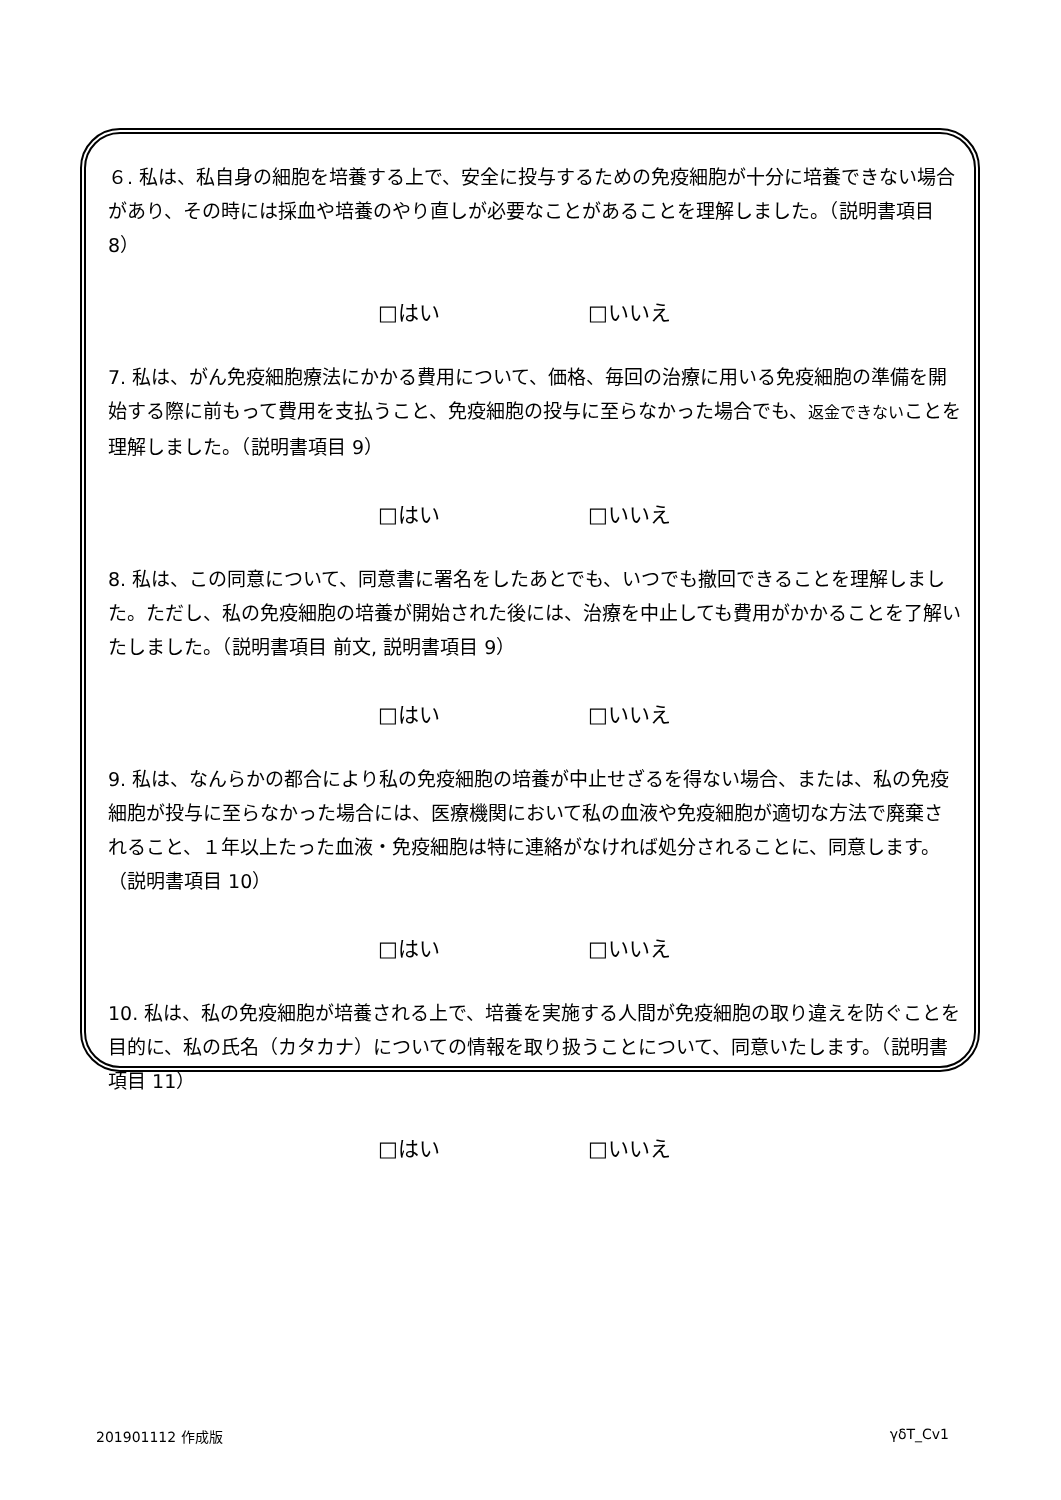６. 私は、私自身の細胞を培養する上で、安全に投与するための免疫細胞が十分に培養できない場合があり、その時には採血や培養のやり直しが必要なことがあることを理解しました。（説明書項目 8）
□はい □いいえ
7. 私は、がん免疫細胞療法にかかる費用について、価格、毎回の治療に用いる免疫細胞の準備を開始する際に前もって費用を支払うこと、免疫細胞の投与に至らなかった場合でも、返金できないことを理解しました。（説明書項目 9）
□はい □いいえ
8. 私は、この同意について、同意書に署名をしたあとでも、いつでも撤回できることを理解しました。ただし、私の免疫細胞の培養が開始された後には、治療を中止しても費用がかかることを了解いたしました。（説明書項目 前文, 説明書項目 9）
□はい □いいえ
9. 私は、なんらかの都合により私の免疫細胞の培養が中止せざるを得ない場合、または、私の免疫細胞が投与に至らなかった場合には、医療機関において私の血液や免疫細胞が適切な方法で廃棄されること、１年以上たった血液・免疫細胞は特に連絡がなければ処分されることに、同意します。（説明書項目 10）
□はい □いいえ
10. 私は、私の免疫細胞が培養される上で、培養を実施する人間が免疫細胞の取り違えを防ぐことを目的に、私の氏名（カタカナ）についての情報を取り扱うことについて、同意いたします。（説明書項目 11）
□はい □いいえ
201901112 作成版 γδT_Cv1